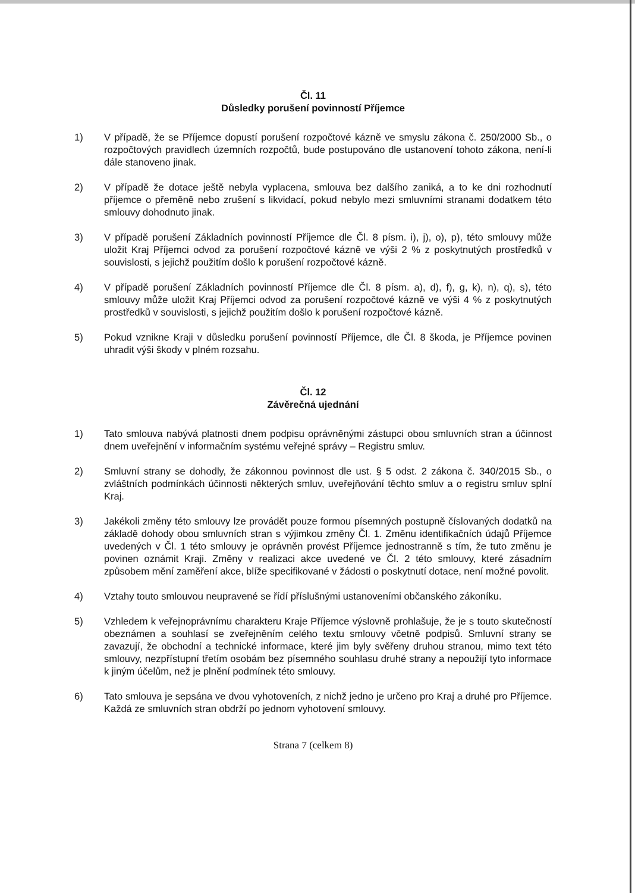Čl. 11
Důsledky porušení povinností Příjemce
1) V případě, že se Příjemce dopustí porušení rozpočtové kázně ve smyslu zákona č. 250/2000 Sb., o rozpočtových pravidlech územních rozpočtů, bude postupováno dle ustanovení tohoto zákona, není-li dále stanoveno jinak.
2) V případě že dotace ještě nebyla vyplacena, smlouva bez dalšího zaniká, a to ke dni rozhodnutí příjemce o přeměně nebo zrušení s likvidací, pokud nebylo mezi smluvními stranami dodatkem této smlouvy dohodnuto jinak.
3) V případě porušení Základních povinností Příjemce dle Čl. 8 písm. i), j), o), p), této smlouvy může uložit Kraj Příjemci odvod za porušení rozpočtové kázně ve výši 2 % z poskytnutých prostředků v souvislosti, s jejichž použitím došlo k porušení rozpočtové kázně.
4) V případě porušení Základních povinností Příjemce dle Čl. 8 písm. a), d), f), g, k), n), q), s), této smlouvy může uložit Kraj Příjemci odvod za porušení rozpočtové kázně ve výši 4 % z poskytnutých prostředků v souvislosti, s jejichž použitím došlo k porušení rozpočtové kázně.
5) Pokud vznikne Kraji v důsledku porušení povinností Příjemce, dle Čl. 8 škoda, je Příjemce povinen uhradit výši škody v plném rozsahu.
Čl. 12
Závěrečná ujednání
1) Tato smlouva nabývá platnosti dnem podpisu oprávněnými zástupci obou smluvních stran a účinnost dnem uveřejnění v informačním systému veřejné správy – Registru smluv.
2) Smluvní strany se dohodly, že zákonnou povinnost dle ust. § 5 odst. 2 zákona č. 340/2015 Sb., o zvláštních podmínkách účinnosti některých smluv, uveřejňování těchto smluv a o registru smluv splní Kraj.
3) Jakékoli změny této smlouvy lze provádět pouze formou písemných postupně číslovaných dodatků na základě dohody obou smluvních stran s výjimkou změny Čl. 1. Změnu identifikačních údajů Příjemce uvedených v Čl. 1 této smlouvy je oprávněn provést Příjemce jednostranně s tím, že tuto změnu je povinen oznámit Kraji. Změny v realizaci akce uvedené ve Čl. 2 této smlouvy, které zásadním způsobem mění zaměření akce, blíže specifikované v žádosti o poskytnutí dotace, není možné povolit.
4) Vztahy touto smlouvou neupravené se řídí příslušnými ustanoveními občanského zákoníku.
5) Vzhledem k veřejnoprávnímu charakteru Kraje Příjemce výslovně prohlašuje, že je s touto skutečností obeznámen a souhlasí se zveřejněním celého textu smlouvy včetně podpisů. Smluvní strany se zavazují, že obchodní a technické informace, které jim byly svěřeny druhou stranou, mimo text této smlouvy, nezpřístupní třetím osobám bez písemného souhlasu druhé strany a nepoužijí tyto informace k jiným účelům, než je plnění podmínek této smlouvy.
6) Tato smlouva je sepsána ve dvou vyhotoveních, z nichž jedno je určeno pro Kraj a druhé pro Příjemce. Každá ze smluvních stran obdrží po jednom vyhotovení smlouvy.
Strana 7 (celkem 8)